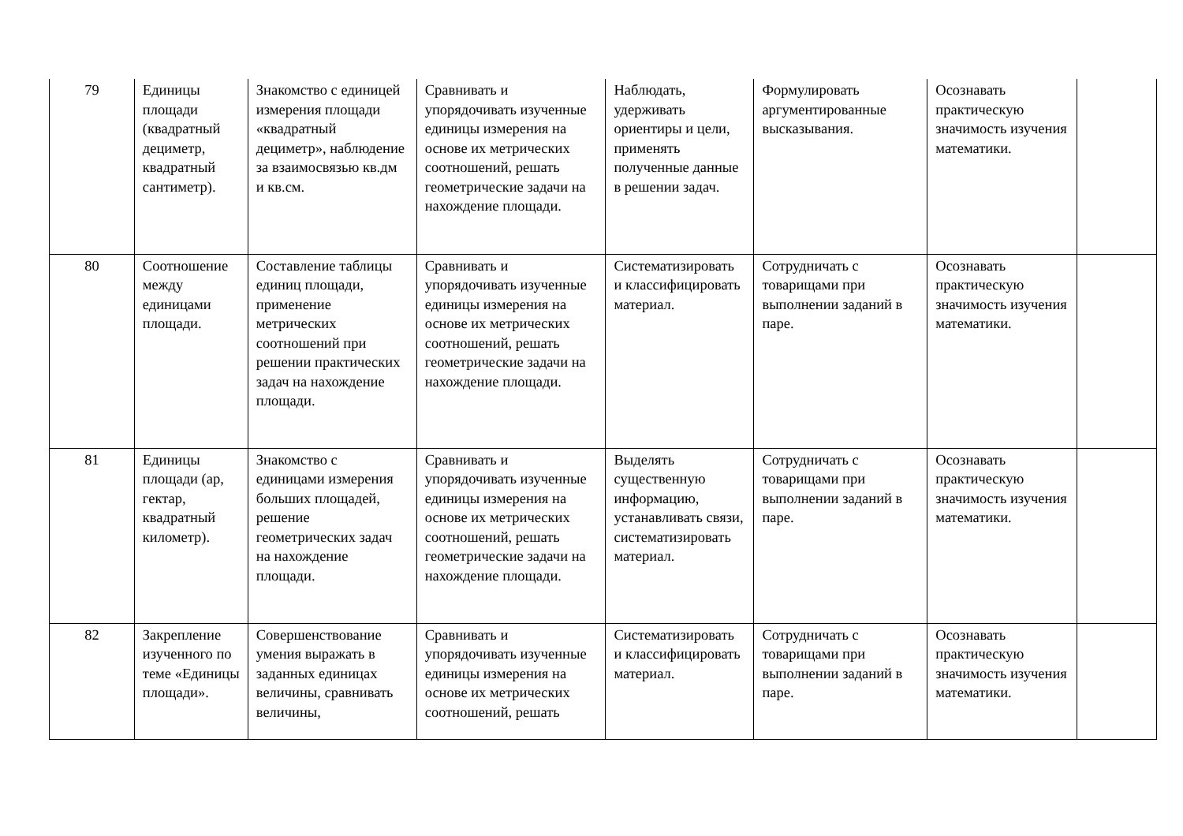| 79 | Единицы площади (квадратный дециметр, квадратный сантиметр). | Знакомство с единицей измерения площади «квадратный дециметр», наблюдение за взаимосвязью кв.дм и кв.см. | Сравнивать и упорядочивать изученные единицы измерения на основе их метрических соотношений, решать геометрические задачи на нахождение площади. | Наблюдать, удерживать ориентиры и цели, применять полученные данные в решении задач. | Формулировать аргументированные высказывания. | Осознавать практическую значимость изучения математики. | |
| 80 | Соотношение между единицами площади. | Составление таблицы единиц площади, применение метрических соотношений при решении практических задач на нахождение площади. | Сравнивать и упорядочивать изученные единицы измерения на основе их метрических соотношений, решать геометрические задачи на нахождение площади. | Систематизировать и классифицировать материал. | Сотрудничать с товарищами при выполнении заданий в паре. | Осознавать практическую значимость изучения математики. | |
| 81 | Единицы площади (ар, гектар, квадратный километр). | Знакомство с единицами измерения больших площадей, решение геометрических задач на нахождение площади. | Сравнивать и упорядочивать изученные единицы измерения на основе их метрических соотношений, решать геометрические задачи на нахождение площади. | Выделять существенную информацию, устанавливать связи, систематизировать материал. | Сотрудничать с товарищами при выполнении заданий в паре. | Осознавать практическую значимость изучения математики. | |
| 82 | Закрепление изученного по теме «Единицы площади». | Совершенствование умения выражать в заданных единицах величины, сравнивать величины, | Сравнивать и упорядочивать изученные единицы измерения на основе их метрических соотношений, решать | Систематизировать и классифицировать материал. | Сотрудничать с товарищами при выполнении заданий в паре. | Осознавать практическую значимость изучения математики. | |